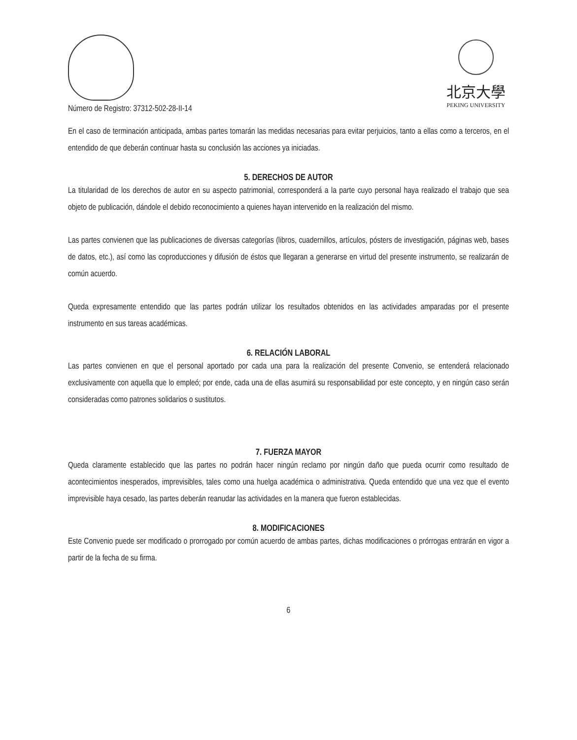Número de Registro: 37312-502-28-II-14
北京大學
PEKING UNIVERSITY
En el caso de terminación anticipada, ambas partes tomarán las medidas necesarias para evitar perjuicios, tanto a ellas como a terceros, en el entendido de que deberán continuar hasta su conclusión las acciones ya iniciadas.
5. DERECHOS DE AUTOR
La titularidad de los derechos de autor en su aspecto patrimonial, corresponderá a la parte cuyo personal haya realizado el trabajo que sea objeto de publicación, dándole el debido reconocimiento a quienes hayan intervenido en la realización del mismo.
Las partes convienen que las publicaciones de diversas categorías (libros, cuadernillos, artículos, pósters de investigación, páginas web, bases de datos, etc.), así como las coproducciones y difusión de éstos que llegaran a generarse en virtud del presente instrumento, se realizarán de común acuerdo.
Queda expresamente entendido que las partes podrán utilizar los resultados obtenidos en las actividades amparadas por el presente instrumento en sus tareas académicas.
6. RELACIÓN LABORAL
Las partes convienen en que el personal aportado por cada una para la realización del presente Convenio, se entenderá relacionado exclusivamente con aquella que lo empleó; por ende, cada una de ellas asumirá su responsabilidad por este concepto, y en ningún caso serán consideradas como patrones solidarios o sustitutos.
7. FUERZA MAYOR
Queda claramente establecido que las partes no podrán hacer ningún reclamo por ningún daño que pueda ocurrir como resultado de acontecimientos inesperados, imprevisibles, tales como una huelga académica o administrativa. Queda entendido que una vez que el evento imprevisible haya cesado, las partes deberán reanudar las actividades en la manera que fueron establecidas.
8. MODIFICACIONES
Este Convenio puede ser modificado o prorrogado por común acuerdo de ambas partes, dichas modificaciones o prórrogas entrarán en vigor a partir de la fecha de su firma.
6